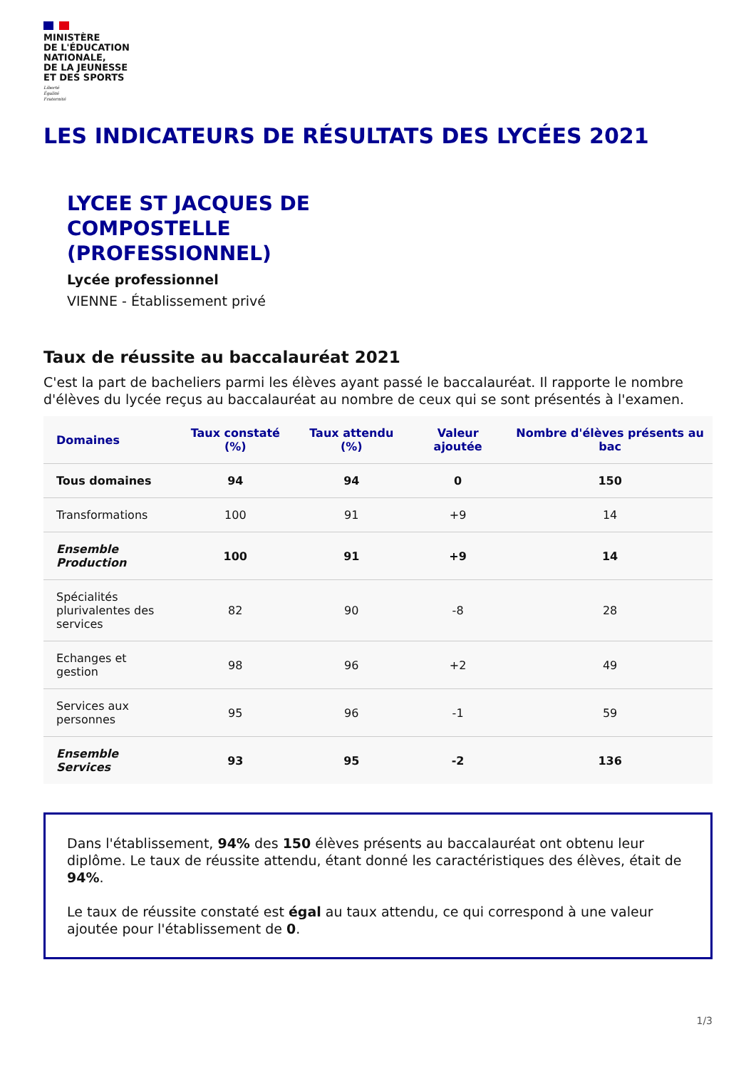MINISTÈRE
DE L'ÉDUCATION
NATIONALE,
DE LA JEUNESSE
ET DES SPORTS
Liberté
Égalité
Fraternité
LES INDICATEURS DE RÉSULTATS DES LYCÉES 2021
LYCEE ST JACQUES DE
COMPOSTELLE
(PROFESSIONNEL)
Lycée professionnel
VIENNE - Établissement privé
Taux de réussite au baccalauréat 2021
C'est la part de bacheliers parmi les élèves ayant passé le baccalauréat. Il rapporte le nombre d'élèves du lycée reçus au baccalauréat au nombre de ceux qui se sont présentés à l'examen.
| Domaines | Taux constaté (%) | Taux attendu (%) | Valeur ajoutée | Nombre d'élèves présents au bac |
| --- | --- | --- | --- | --- |
| Tous domaines | 94 | 94 | 0 | 150 |
| Transformations | 100 | 91 | +9 | 14 |
| Ensemble Production | 100 | 91 | +9 | 14 |
| Spécialités plurivalentes des services | 82 | 90 | -8 | 28 |
| Echanges et gestion | 98 | 96 | +2 | 49 |
| Services aux personnes | 95 | 96 | -1 | 59 |
| Ensemble Services | 93 | 95 | -2 | 136 |
Dans l'établissement, 94% des 150 élèves présents au baccalauréat ont obtenu leur diplôme. Le taux de réussite attendu, étant donné les caractéristiques des élèves, était de 94%.
Le taux de réussite constaté est égal au taux attendu, ce qui correspond à une valeur ajoutée pour l'établissement de 0.
1/3